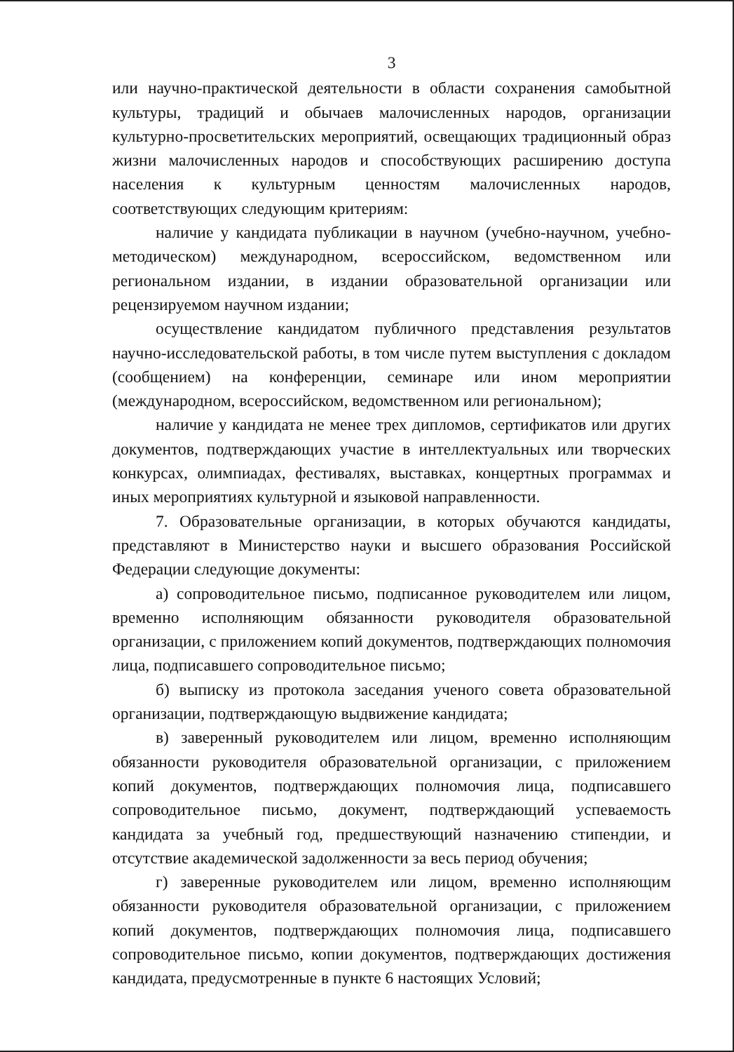3
или научно-практической деятельности в области сохранения самобытной культуры, традиций и обычаев малочисленных народов, организации культурно-просветительских мероприятий, освещающих традиционный образ жизни малочисленных народов и способствующих расширению доступа населения к культурным ценностям малочисленных народов, соответствующих следующим критериям:
наличие у кандидата публикации в научном (учебно-научном, учебно-методическом) международном, всероссийском, ведомственном или региональном издании, в издании образовательной организации или рецензируемом научном издании;
осуществление кандидатом публичного представления результатов научно-исследовательской работы, в том числе путем выступления с докладом (сообщением) на конференции, семинаре или ином мероприятии (международном, всероссийском, ведомственном или региональном);
наличие у кандидата не менее трех дипломов, сертификатов или других документов, подтверждающих участие в интеллектуальных или творческих конкурсах, олимпиадах, фестивалях, выставках, концертных программах и иных мероприятиях культурной и языковой направленности.
7. Образовательные организации, в которых обучаются кандидаты, представляют в Министерство науки и высшего образования Российской Федерации следующие документы:
а) сопроводительное письмо, подписанное руководителем или лицом, временно исполняющим обязанности руководителя образовательной организации, с приложением копий документов, подтверждающих полномочия лица, подписавшего сопроводительное письмо;
б) выписку из протокола заседания ученого совета образовательной организации, подтверждающую выдвижение кандидата;
в) заверенный руководителем или лицом, временно исполняющим обязанности руководителя образовательной организации, с приложением копий документов, подтверждающих полномочия лица, подписавшего сопроводительное письмо, документ, подтверждающий успеваемость кандидата за учебный год, предшествующий назначению стипендии, и отсутствие академической задолженности за весь период обучения;
г) заверенные руководителем или лицом, временно исполняющим обязанности руководителя образовательной организации, с приложением копий документов, подтверждающих полномочия лица, подписавшего сопроводительное письмо, копии документов, подтверждающих достижения кандидата, предусмотренные в пункте 6 настоящих Условий;